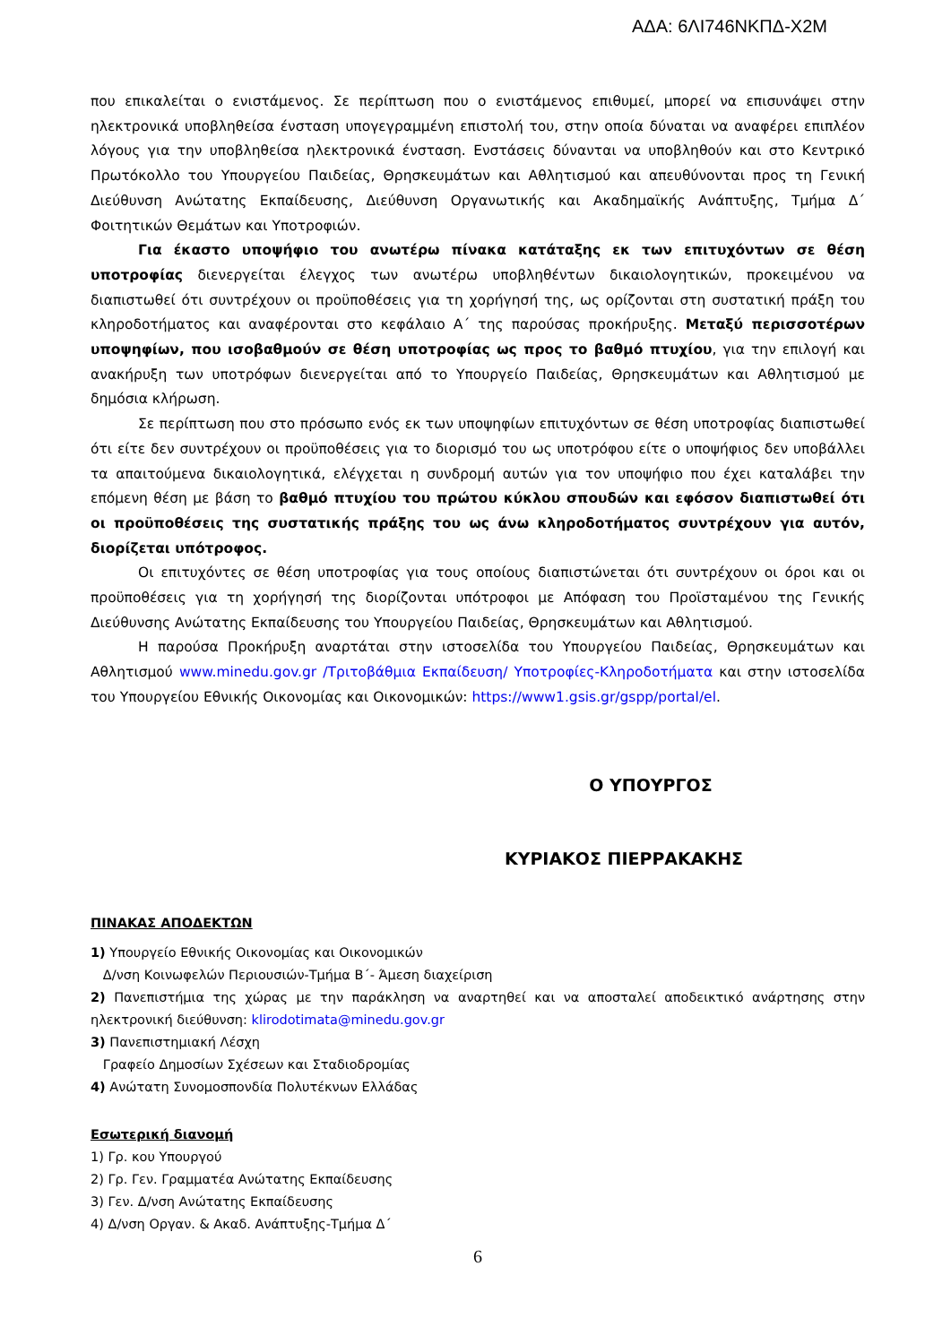ΑΔΑ: 6ΛΙ746ΝΚΠΔ-Χ2Μ
που επικαλείται ο ενιστάμενος. Σε περίπτωση που ο ενιστάμενος επιθυμεί, μπορεί να επισυνάψει στην ηλεκτρονικά υποβληθείσα ένσταση υπογεγραμμένη επιστολή του, στην οποία δύναται να αναφέρει επιπλέον λόγους για την υποβληθείσα ηλεκτρονικά ένσταση. Ενστάσεις δύνανται να υποβληθούν και στο Κεντρικό Πρωτόκολλο του Υπουργείου Παιδείας, Θρησκευμάτων και Αθλητισμού και απευθύνονται προς τη Γενική Διεύθυνση Ανώτατης Εκπαίδευσης, Διεύθυνση Οργανωτικής και Ακαδημαϊκής Ανάπτυξης, Τμήμα Δ΄ Φοιτητικών Θεμάτων και Υποτροφιών.
Για έκαστο υποψήφιο του ανωτέρω πίνακα κατάταξης εκ των επιτυχόντων σε θέση υποτροφίας διενεργείται έλεγχος των ανωτέρω υποβληθέντων δικαιολογητικών, προκειμένου να διαπιστωθεί ότι συντρέχουν οι προϋποθέσεις για τη χορήγησή της, ως ορίζονται στη συστατική πράξη του κληροδοτήματος και αναφέρονται στο κεφάλαιο Α΄ της παρούσας προκήρυξης. Μεταξύ περισσοτέρων υποψηφίων, που ισοβαθμούν σε θέση υποτροφίας ως προς το βαθμό πτυχίου, για την επιλογή και ανακήρυξη των υποτρόφων διενεργείται από το Υπουργείο Παιδείας, Θρησκευμάτων και Αθλητισμού με δημόσια κλήρωση.
Σε περίπτωση που στο πρόσωπο ενός εκ των υποψηφίων επιτυχόντων σε θέση υποτροφίας διαπιστωθεί ότι είτε δεν συντρέχουν οι προϋποθέσεις για το διορισμό του ως υποτρόφου είτε ο υποψήφιος δεν υποβάλλει τα απαιτούμενα δικαιολογητικά, ελέγχεται η συνδρομή αυτών για τον υποψήφιο που έχει καταλάβει την επόμενη θέση με βάση το βαθμό πτυχίου του πρώτου κύκλου σπουδών και εφόσον διαπιστωθεί ότι οι προϋποθέσεις της συστατικής πράξης του ως άνω κληροδοτήματος συντρέχουν για αυτόν, διορίζεται υπότροφος.
Οι επιτυχόντες σε θέση υποτροφίας για τους οποίους διαπιστώνεται ότι συντρέχουν οι όροι και οι προϋποθέσεις για τη χορήγησή της διορίζονται υπότροφοι με Απόφαση του Προϊσταμένου της Γενικής Διεύθυνσης Ανώτατης Εκπαίδευσης του Υπουργείου Παιδείας, Θρησκευμάτων και Αθλητισμού.
Η παρούσα Προκήρυξη αναρτάται στην ιστοσελίδα του Υπουργείου Παιδείας, Θρησκευμάτων και Αθλητισμού www.minedu.gov.gr /Τριτοβάθμια Εκπαίδευση/ Υποτροφίες-Κληροδοτήματα και στην ιστοσελίδα του Υπουργείου Εθνικής Οικονομίας και Οικονομικών: https://www1.gsis.gr/gspp/portal/el.
Ο ΥΠΟΥΡΓΟΣ
ΚΥΡΙΑΚΟΣ ΠΙΕΡΡΑΚΑΚΗΣ
ΠΙΝΑΚΑΣ ΑΠΟΔΕΚΤΩΝ
1) Υπουργείο Εθνικής Οικονομίας και Οικονομικών
Δ/νση Κοινωφελών Περιουσιών-Τμήμα Β΄- Άμεση διαχείριση
2) Πανεπιστήμια της χώρας με την παράκληση να αναρτηθεί και να αποσταλεί αποδεικτικό ανάρτησης στην ηλεκτρονική διεύθυνση: klirodotimata@minedu.gov.gr
3) Πανεπιστημιακή Λέσχη
Γραφείο Δημοσίων Σχέσεων και Σταδιοδρομίας
4) Ανώτατη Συνομοσπονδία Πολυτέκνων Ελλάδας
Εσωτερική διανομή
1) Γρ. κου Υπουργού
2) Γρ. Γεν. Γραμματέα Ανώτατης Εκπαίδευσης
3) Γεν. Δ/νση Ανώτατης Εκπαίδευσης
4) Δ/νση Οργαν. & Ακαδ. Ανάπτυξης-Τμήμα Δ΄
6